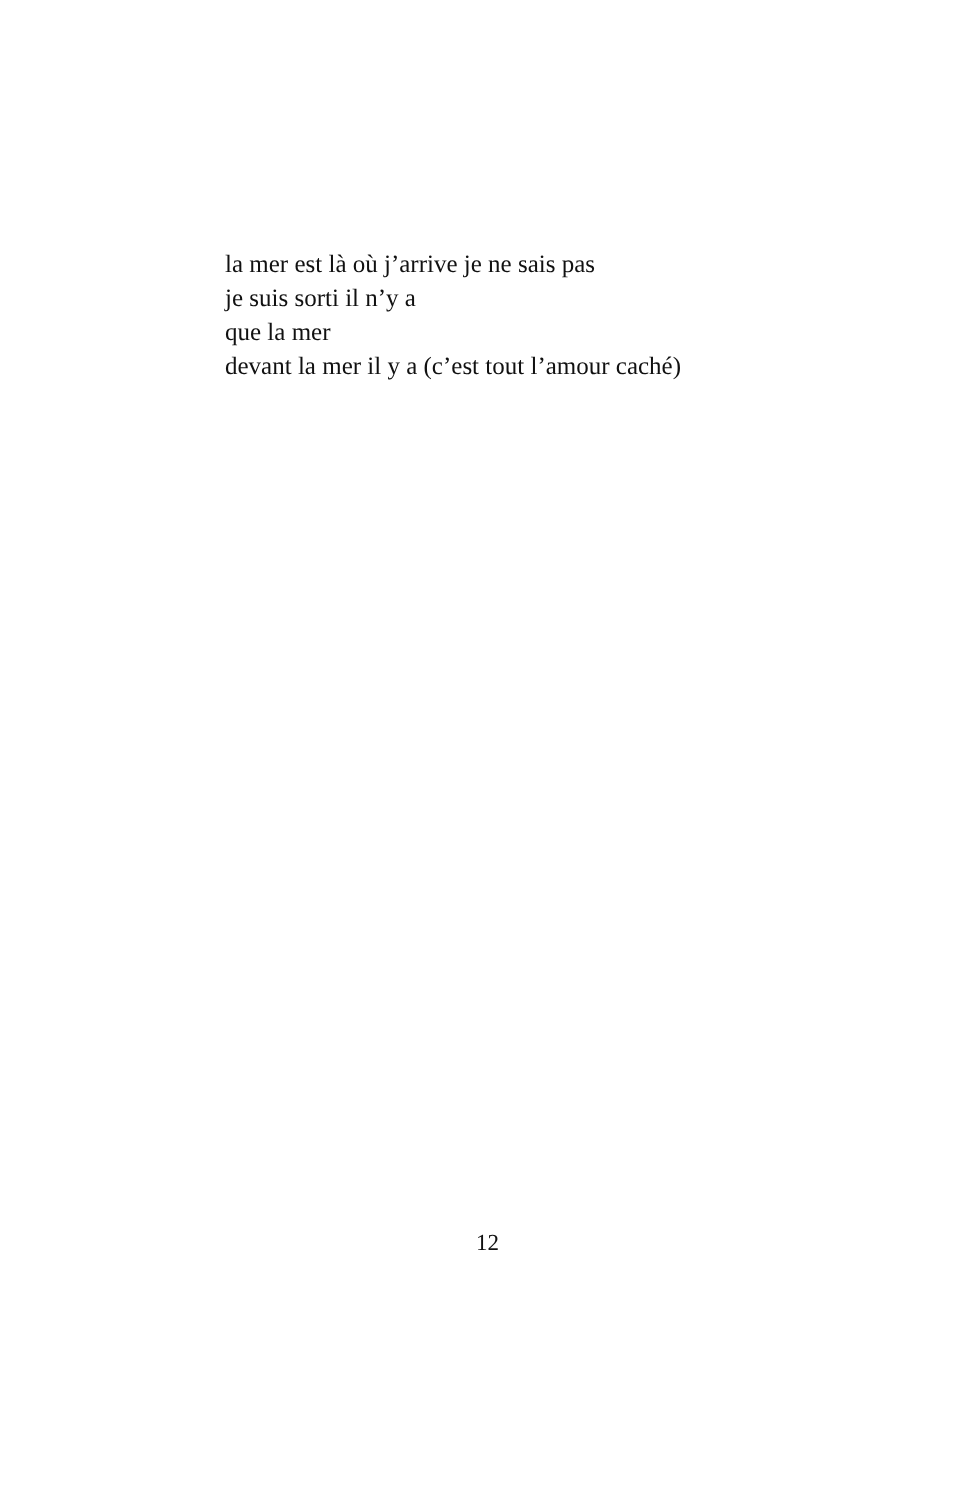la mer est là où j’arrive je ne sais pas
je suis sorti il n’y a
que la mer
devant la mer il y a (c’est tout l’amour caché)
12